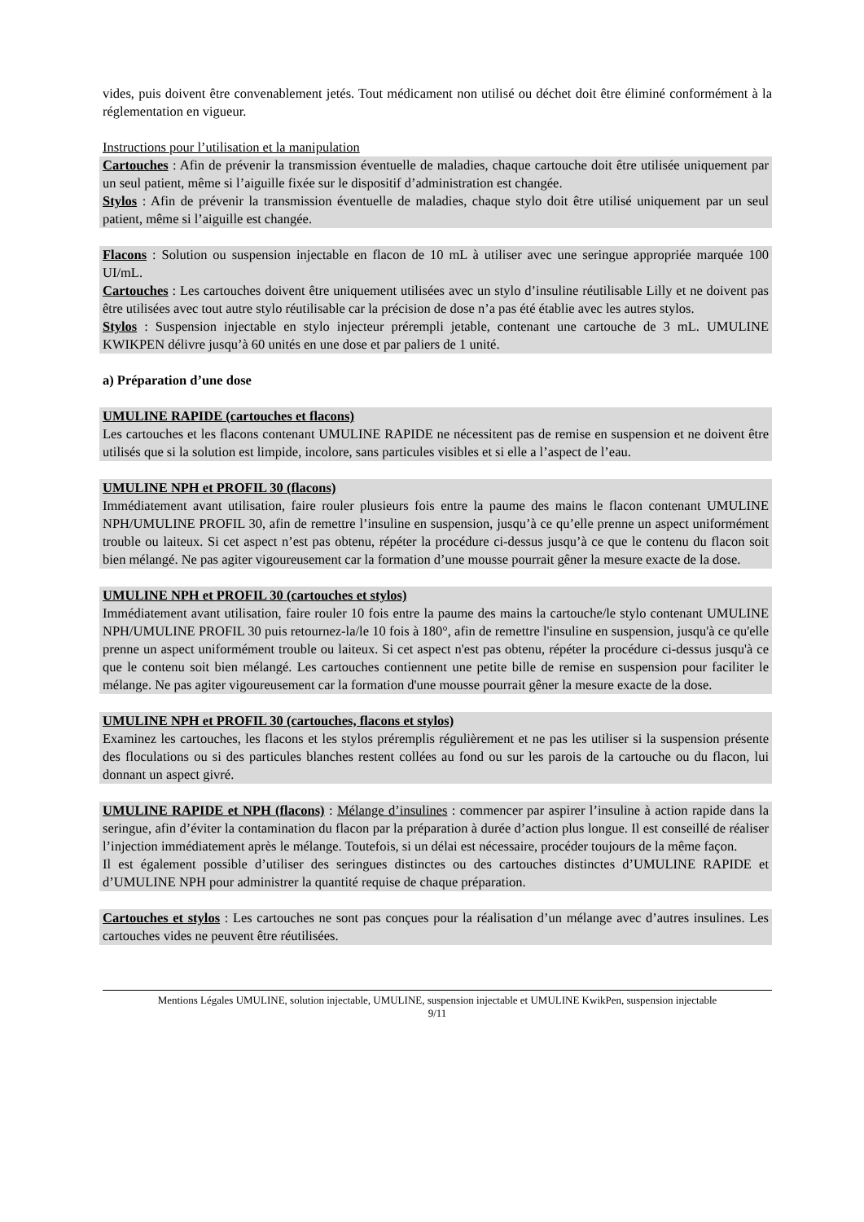vides, puis doivent être convenablement jetés. Tout médicament non utilisé ou déchet doit être éliminé conformément à la réglementation en vigueur.
Instructions pour l’utilisation et la manipulation
Cartouches : Afin de prévenir la transmission éventuelle de maladies, chaque cartouche doit être utilisée uniquement par un seul patient, même si l’aiguille fixée sur le dispositif d’administration est changée.
Stylos : Afin de prévenir la transmission éventuelle de maladies, chaque stylo doit être utilisé uniquement par un seul patient, même si l’aiguille est changée.
Flacons : Solution ou suspension injectable en flacon de 10 mL à utiliser avec une seringue appropriée marquée 100 UI/mL.
Cartouches : Les cartouches doivent être uniquement utilisées avec un stylo d’insuline réutilisable Lilly et ne doivent pas être utilisées avec tout autre stylo réutilisable car la précision de dose n’a pas été établie avec les autres stylos.
Stylos : Suspension injectable en stylo injecteur prérempli jetable, contenant une cartouche de 3 mL. UMULINE KWIKPEN délivre jusqu’à 60 unités en une dose et par paliers de 1 unité.
a) Préparation d’une dose
UMULINE RAPIDE (cartouches et flacons)
Les cartouches et les flacons contenant UMULINE RAPIDE ne nécessitent pas de remise en suspension et ne doivent être utilisés que si la solution est limpide, incolore, sans particules visibles et si elle a l’aspect de l’eau.
UMULINE NPH et PROFIL 30 (flacons)
Immédiatement avant utilisation, faire rouler plusieurs fois entre la paume des mains le flacon contenant UMULINE NPH/UMULINE PROFIL 30, afin de remettre l’insuline en suspension, jusqu’à ce qu’elle prenne un aspect uniformément trouble ou laiteux. Si cet aspect n’est pas obtenu, répéter la procédure ci-dessus jusqu’à ce que le contenu du flacon soit bien mélangé. Ne pas agiter vigoureusement car la formation d’une mousse pourrait gêner la mesure exacte de la dose.
UMULINE NPH et PROFIL 30 (cartouches et stylos)
Immédiatement avant utilisation, faire rouler 10 fois entre la paume des mains la cartouche/le stylo contenant UMULINE NPH/UMULINE PROFIL 30 puis retournez-la/le 10 fois à 180°, afin de remettre l'insuline en suspension, jusqu'à ce qu'elle prenne un aspect uniformément trouble ou laiteux. Si cet aspect n'est pas obtenu, répéter la procédure ci-dessus jusqu'à ce que le contenu soit bien mélangé. Les cartouches contiennent une petite bille de remise en suspension pour faciliter le mélange. Ne pas agiter vigoureusement car la formation d'une mousse pourrait gêner la mesure exacte de la dose.
UMULINE NPH et PROFIL 30 (cartouches, flacons et stylos)
Examinez les cartouches, les flacons et les stylos préremplis régulièrement et ne pas les utiliser si la suspension présente des floculations ou si des particules blanches restent collées au fond ou sur les parois de la cartouche ou du flacon, lui donnant un aspect givré.
UMULINE RAPIDE et NPH (flacons) : Mélange d’insulines : commencer par aspirer l’insuline à action rapide dans la seringue, afin d’éviter la contamination du flacon par la préparation à durée d’action plus longue. Il est conseillé de réaliser l’injection immédiatement après le mélange. Toutefois, si un délai est nécessaire, procéder toujours de la même façon.
Il est également possible d’utiliser des seringues distinctes ou des cartouches distinctes d’UMULINE RAPIDE et d’UMULINE NPH pour administrer la quantité requise de chaque préparation.
Cartouches et stylos : Les cartouches ne sont pas conçues pour la réalisation d’un mélange avec d’autres insulines. Les cartouches vides ne peuvent être réutilisées.
Mentions Légales UMULINE, solution injectable, UMULINE, suspension injectable et UMULINE KwikPen, suspension injectable
9/11